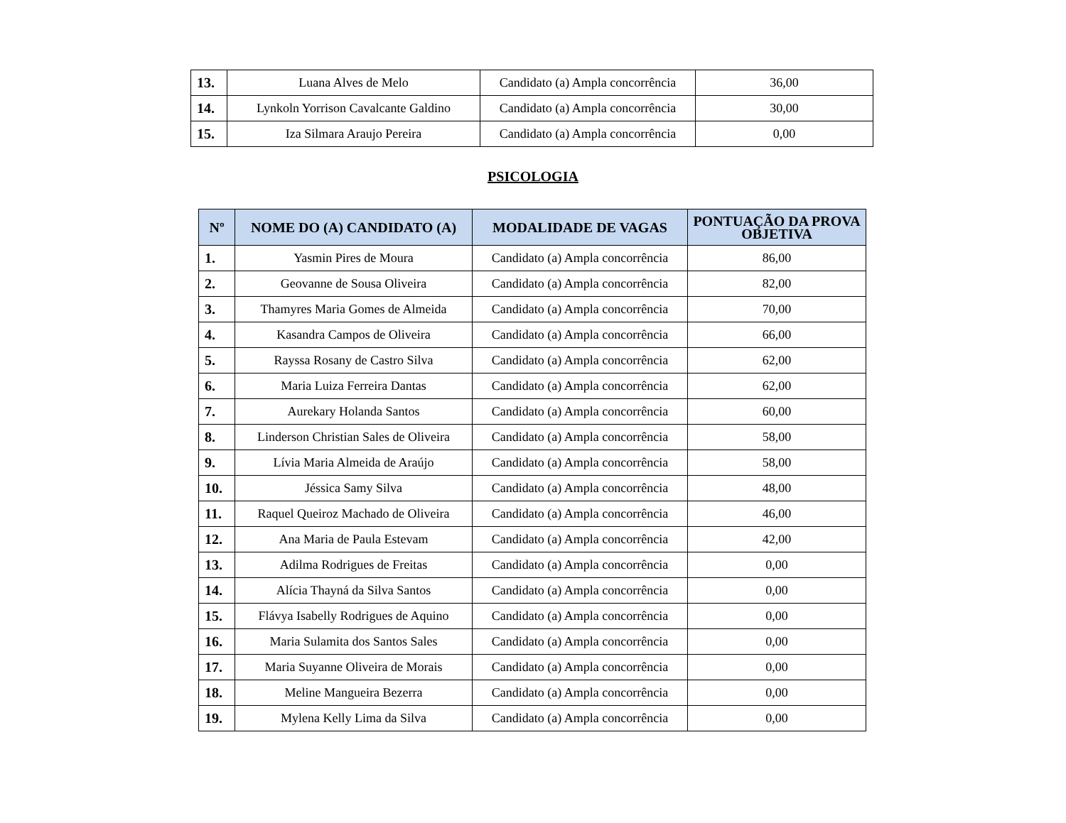| 13. | Luana Alves de Melo | Candidato (a) Ampla concorrência | 36,00 |
| 14. | Lynkoln Yorrison Cavalcante Galdino | Candidato (a) Ampla concorrência | 30,00 |
| 15. | Iza Silmara Araujo Pereira | Candidato (a) Ampla concorrência | 0,00 |
PSICOLOGIA
| Nº | NOME DO (A) CANDIDATO (A) | MODALIDADE DE VAGAS | PONTUAÇÃO DA PROVA OBJETIVA |
| --- | --- | --- | --- |
| 1. | Yasmin Pires de Moura | Candidato (a) Ampla concorrência | 86,00 |
| 2. | Geovanne de Sousa Oliveira | Candidato (a) Ampla concorrência | 82,00 |
| 3. | Thamyres Maria Gomes de Almeida | Candidato (a) Ampla concorrência | 70,00 |
| 4. | Kasandra Campos de Oliveira | Candidato (a) Ampla concorrência | 66,00 |
| 5. | Rayssa Rosany de Castro Silva | Candidato (a) Ampla concorrência | 62,00 |
| 6. | Maria Luiza Ferreira Dantas | Candidato (a) Ampla concorrência | 62,00 |
| 7. | Aurekary Holanda Santos | Candidato (a) Ampla concorrência | 60,00 |
| 8. | Linderson Christian Sales de Oliveira | Candidato (a) Ampla concorrência | 58,00 |
| 9. | Lívia Maria Almeida de Araújo | Candidato (a) Ampla concorrência | 58,00 |
| 10. | Jéssica Samy Silva | Candidato (a) Ampla concorrência | 48,00 |
| 11. | Raquel Queiroz Machado de Oliveira | Candidato (a) Ampla concorrência | 46,00 |
| 12. | Ana Maria de Paula Estevam | Candidato (a) Ampla concorrência | 42,00 |
| 13. | Adilma Rodrigues de Freitas | Candidato (a) Ampla concorrência | 0,00 |
| 14. | Alícia Thayná da Silva Santos | Candidato (a) Ampla concorrência | 0,00 |
| 15. | Flávya Isabelly Rodrigues de Aquino | Candidato (a) Ampla concorrência | 0,00 |
| 16. | Maria Sulamita dos Santos Sales | Candidato (a) Ampla concorrência | 0,00 |
| 17. | Maria Suyanne Oliveira de Morais | Candidato (a) Ampla concorrência | 0,00 |
| 18. | Meline Mangueira Bezerra | Candidato (a) Ampla concorrência | 0,00 |
| 19. | Mylena Kelly Lima da Silva | Candidato (a) Ampla concorrência | 0,00 |